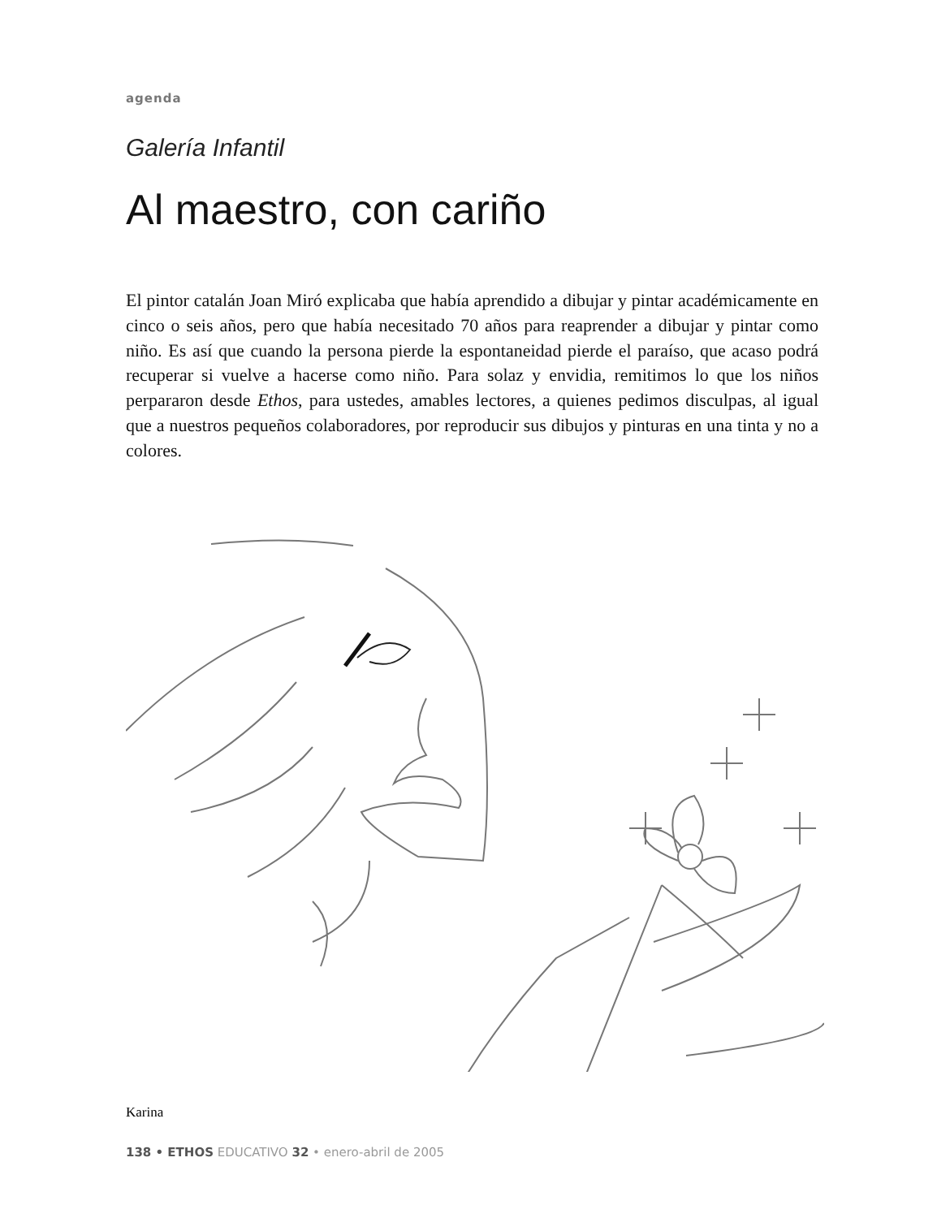agenda
Galería Infantil
Al maestro, con cariño
El pintor catalán Joan Miró explicaba que había aprendido a dibujar y pintar académicamente en cinco o seis años, pero que había necesitado 70 años para reaprender a dibujar y pintar como niño. Es así que cuando la persona pierde la espontaneidad pierde el paraíso, que acaso podrá recuperar si vuelve a hacerse como niño. Para solaz y envidia, remitimos lo que los niños perpararon desde Ethos, para ustedes, amables lectores, a quienes pedimos disculpas, al igual que a nuestros pequeños colaboradores, por reproducir sus dibujos y pinturas en una tinta y no a colores.
Karina
138 • ETHOS EDUCATIVO 32 • enero-abril de 2005